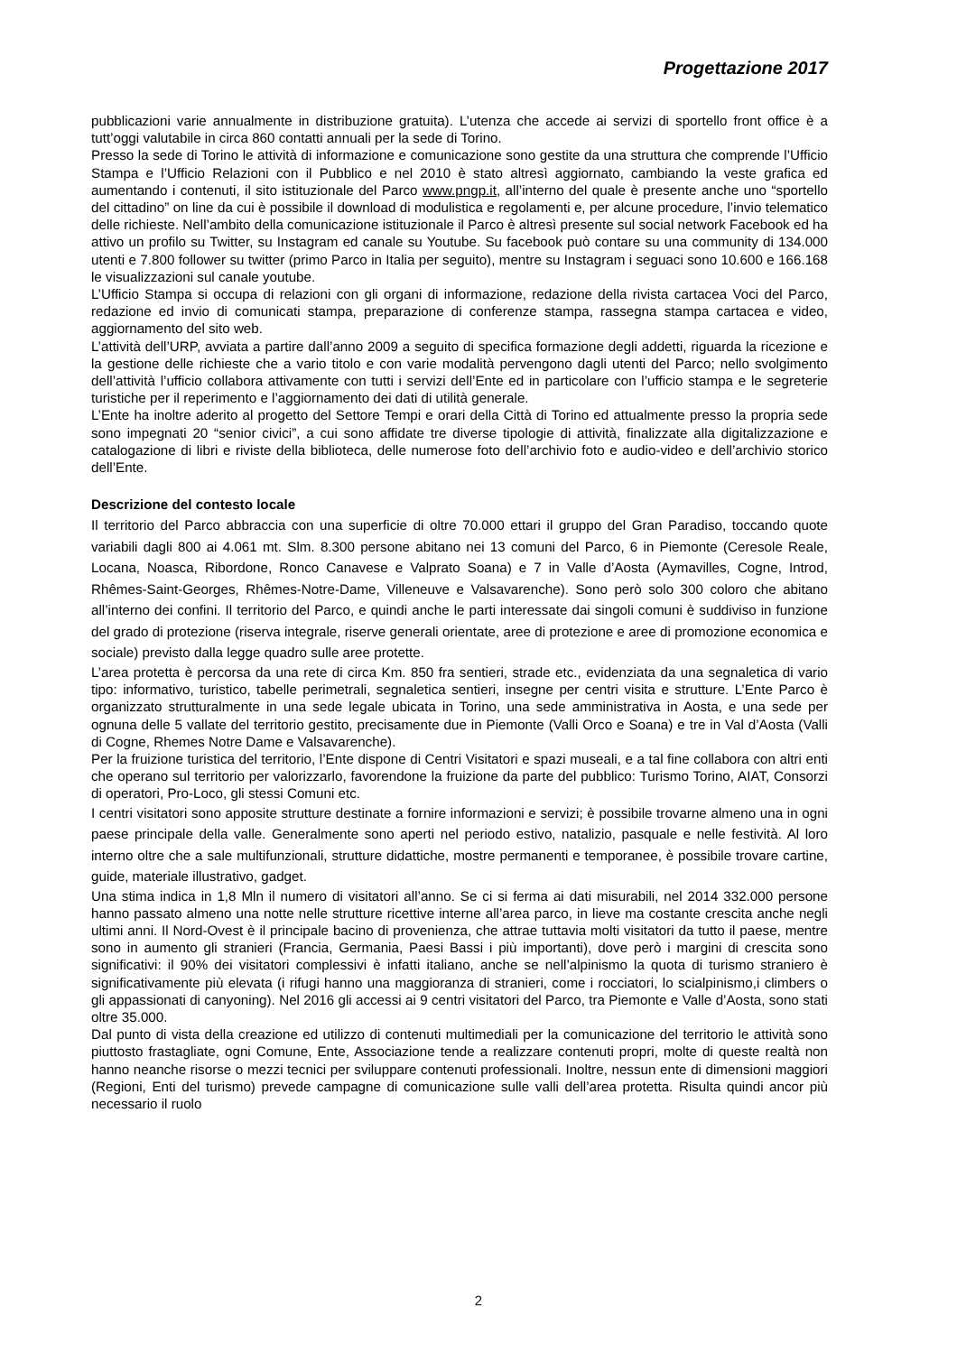Progettazione 2017
pubblicazioni varie annualmente in distribuzione gratuita). L’utenza che accede ai servizi di sportello front office è a tutt’oggi valutabile in circa 860 contatti annuali per la sede di Torino.
Presso la sede di Torino le attività di informazione e comunicazione sono gestite da una struttura che comprende l’Ufficio Stampa e l’Ufficio Relazioni con il Pubblico e nel 2010 è stato altresì aggiornato, cambiando la veste grafica ed aumentando i contenuti, il sito istituzionale del Parco www.pngp.it, all’interno del quale è presente anche uno “sportello del cittadino” on line da cui è possibile il download di modulistica e regolamenti e, per alcune procedure, l’invio telematico delle richieste. Nell’ambito della comunicazione istituzionale il Parco è altresì presente sul social network Facebook ed ha attivo un profilo su Twitter, su Instagram ed canale su Youtube. Su facebook può contare su una community di 134.000 utenti e 7.800 follower su twitter (primo Parco in Italia per seguito), mentre su Instagram i seguaci sono 10.600 e 166.168 le visualizzazioni sul canale youtube.
L’Ufficio Stampa si occupa di relazioni con gli organi di informazione, redazione della rivista cartacea Voci del Parco, redazione ed invio di comunicati stampa, preparazione di conferenze stampa, rassegna stampa cartacea e video, aggiornamento del sito web.
L’attività dell’URP, avviata a partire dall’anno 2009 a seguito di specifica formazione degli addetti, riguarda la ricezione e la gestione delle richieste che a vario titolo e con varie modalità pervengono dagli utenti del Parco; nello svolgimento dell’attività l’ufficio collabora attivamente con tutti i servizi dell’Ente ed in particolare con l’ufficio stampa e le segreterie turistiche per il reperimento e l’aggiornamento dei dati di utilità generale.
L’Ente ha inoltre aderito al progetto del Settore Tempi e orari della Città di Torino ed attualmente presso la propria sede sono impegnati 20 “senior civici”, a cui sono affidate tre diverse tipologie di attività, finalizzate alla digitalizzazione e catalogazione di libri e riviste della biblioteca, delle numerose foto dell’archivio foto e audio-video e dell’archivio storico dell’Ente.
Descrizione del contesto locale
Il territorio del Parco abbraccia con una superficie di oltre 70.000 ettari il gruppo del Gran Paradiso, toccando quote variabili dagli 800 ai 4.061 mt. Slm. 8.300 persone abitano nei 13 comuni del Parco, 6 in Piemonte (Ceresole Reale, Locana, Noasca, Ribordone, Ronco Canavese e Valprato Soana) e 7 in Valle d’Aosta (Aymavilles, Cogne, Introd, Rhêmes-Saint-Georges, Rhêmes-Notre-Dame, Villeneuve e Valsavarenche). Sono però solo 300 coloro che abitano all’interno dei confini. Il territorio del Parco, e quindi anche le parti interessate dai singoli comuni è suddiviso in funzione del grado di protezione (riserva integrale, riserve generali orientate, aree di protezione e aree di promozione economica e sociale) previsto dalla legge quadro sulle aree protette.
L’area protetta è percorsa da una rete di circa Km. 850 fra sentieri, strade etc., evidenziata da una segnaletica di vario tipo: informativo, turistico, tabelle perimetrali, segnaletica sentieri, insegne per centri visita e strutture. L’Ente Parco è organizzato strutturalmente in una sede legale ubicata in Torino, una sede amministrativa in Aosta, e una sede per ognuna delle 5 vallate del territorio gestito, precisamente due in Piemonte (Valli Orco e Soana) e tre in Val d’Aosta (Valli di Cogne, Rhemes Notre Dame e Valsavarenche).
Per la fruizione turistica del territorio, l’Ente dispone di Centri Visitatori e spazi museali, e a tal fine collabora con altri enti che operano sul territorio per valorizzarlo, favorendone la fruizione da parte del pubblico: Turismo Torino, AIAT, Consorzi di operatori, Pro-Loco, gli stessi Comuni etc.
I centri visitatori sono apposite strutture destinate a fornire informazioni e servizi; è possibile trovarne almeno una in ogni paese principale della valle. Generalmente sono aperti nel periodo estivo, natalizio, pasquale e nelle festività. Al loro interno oltre che a sale multifunzionali, strutture didattiche, mostre permanenti e temporanee, è possibile trovare cartine, guide, materiale illustrativo, gadget.
Una stima indica in 1,8 Mln il numero di visitatori all’anno. Se ci si ferma ai dati misurabili, nel 2014 332.000 persone hanno passato almeno una notte nelle strutture ricettive interne all’area parco, in lieve ma costante crescita anche negli ultimi anni. Il Nord-Ovest è il principale bacino di provenienza, che attrae tuttavia molti visitatori da tutto il paese, mentre sono in aumento gli stranieri (Francia, Germania, Paesi Bassi i più importanti), dove però i margini di crescita sono significativi: il 90% dei visitatori complessivi è infatti italiano, anche se nell’alpinismo la quota di turismo straniero è significativamente più elevata (i rifugi hanno una maggioranza di stranieri, come i rocciatori, lo scialpinismo,i climbers o gli appassionati di canyoning). Nel 2016 gli accessi ai 9 centri visitatori del Parco, tra Piemonte e Valle d’Aosta, sono stati oltre 35.000.
Dal punto di vista della creazione ed utilizzo di contenuti multimediali per la comunicazione del territorio le attività sono piuttosto frastagliate, ogni Comune, Ente, Associazione tende a realizzare contenuti propri, molte di queste realtà non hanno neanche risorse o mezzi tecnici per sviluppare contenuti professionali. Inoltre, nessun ente di dimensioni maggiori (Regioni, Enti del turismo) prevede campagne di comunicazione sulle valli dell’area protetta. Risulta quindi ancor più necessario il ruolo
2